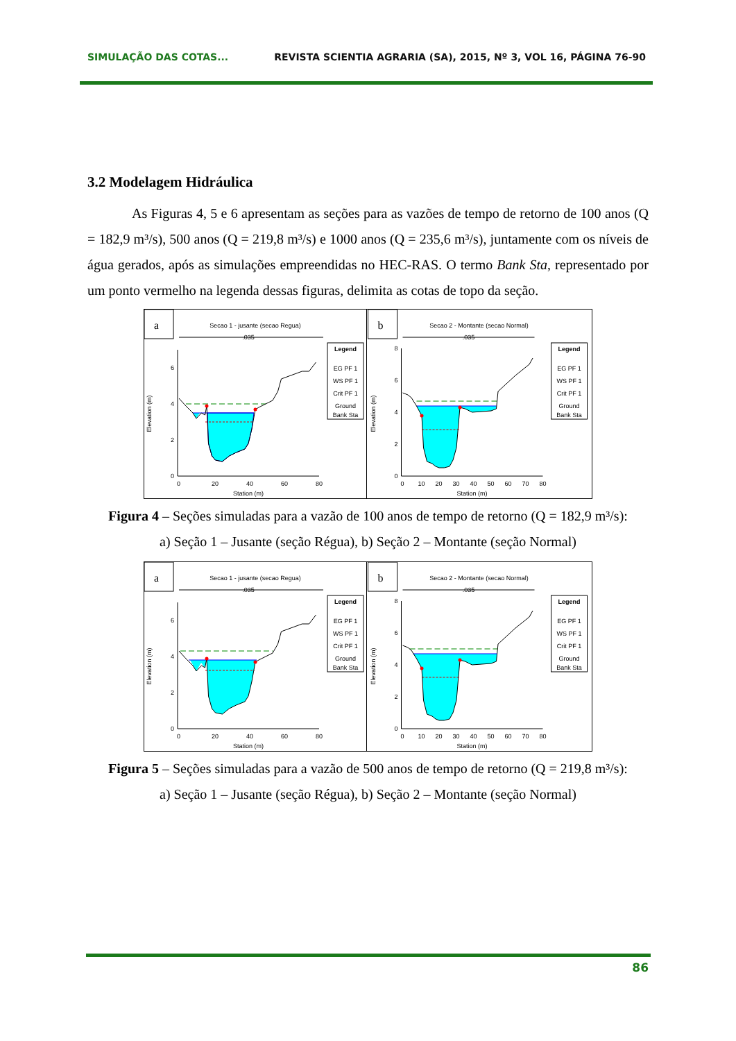SIMULAÇÃO DAS COTAS... REVISTA SCIENTIA AGRARIA (SA), 2015, Nº 3, VOL 16, PÁGINA 76-90
3.2 Modelagem Hidráulica
As Figuras 4, 5 e 6 apresentam as seções para as vazões de tempo de retorno de 100 anos (Q = 182,9 m³/s), 500 anos (Q = 219,8 m³/s) e 1000 anos (Q = 235,6 m³/s), juntamente com os níveis de água gerados, após as simulações empreendidas no HEC-RAS. O termo Bank Sta, representado por um ponto vermelho na legenda dessas figuras, delimita as cotas de topo da seção.
a
Secao 1 - jusante (secao Regua)
.035
0
2
4
6
0
20
40
60
80
Station (m)
Elevation (m)
Legend
EG PF 1
WS PF 1
Crit PF 1
Ground
Bank Sta
b
Secao 2 - Montante (secao Normal)
.035
0
2
4
6
8
0
10
20
30
40
50
60
70
80
Station (m)
Elevation (m)
Legend
EG PF 1
WS PF 1
Crit PF 1
Ground
Bank Sta
Figura 4 – Seções simuladas para a vazão de 100 anos de tempo de retorno (Q = 182,9 m³/s):
a) Seção 1 – Jusante (seção Régua), b) Seção 2 – Montante (seção Normal)
a
Secao 1 - jusante (secao Regua)
.035
0
2
4
6
0
20
40
60
80
Station (m)
Elevation (m)
Legend
EG PF 1
WS PF 1
Crit PF 1
Ground
Bank Sta
b
Secao 2 - Montante (secao Normal)
.035
0
2
4
6
8
0
10
20
30
40
50
60
70
80
Station (m)
Elevation (m)
Legend
EG PF 1
WS PF 1
Crit PF 1
Ground
Bank Sta
Figura 5 – Seções simuladas para a vazão de 500 anos de tempo de retorno (Q = 219,8 m³/s):
a) Seção 1 – Jusante (seção Régua), b) Seção 2 – Montante (seção Normal)
86